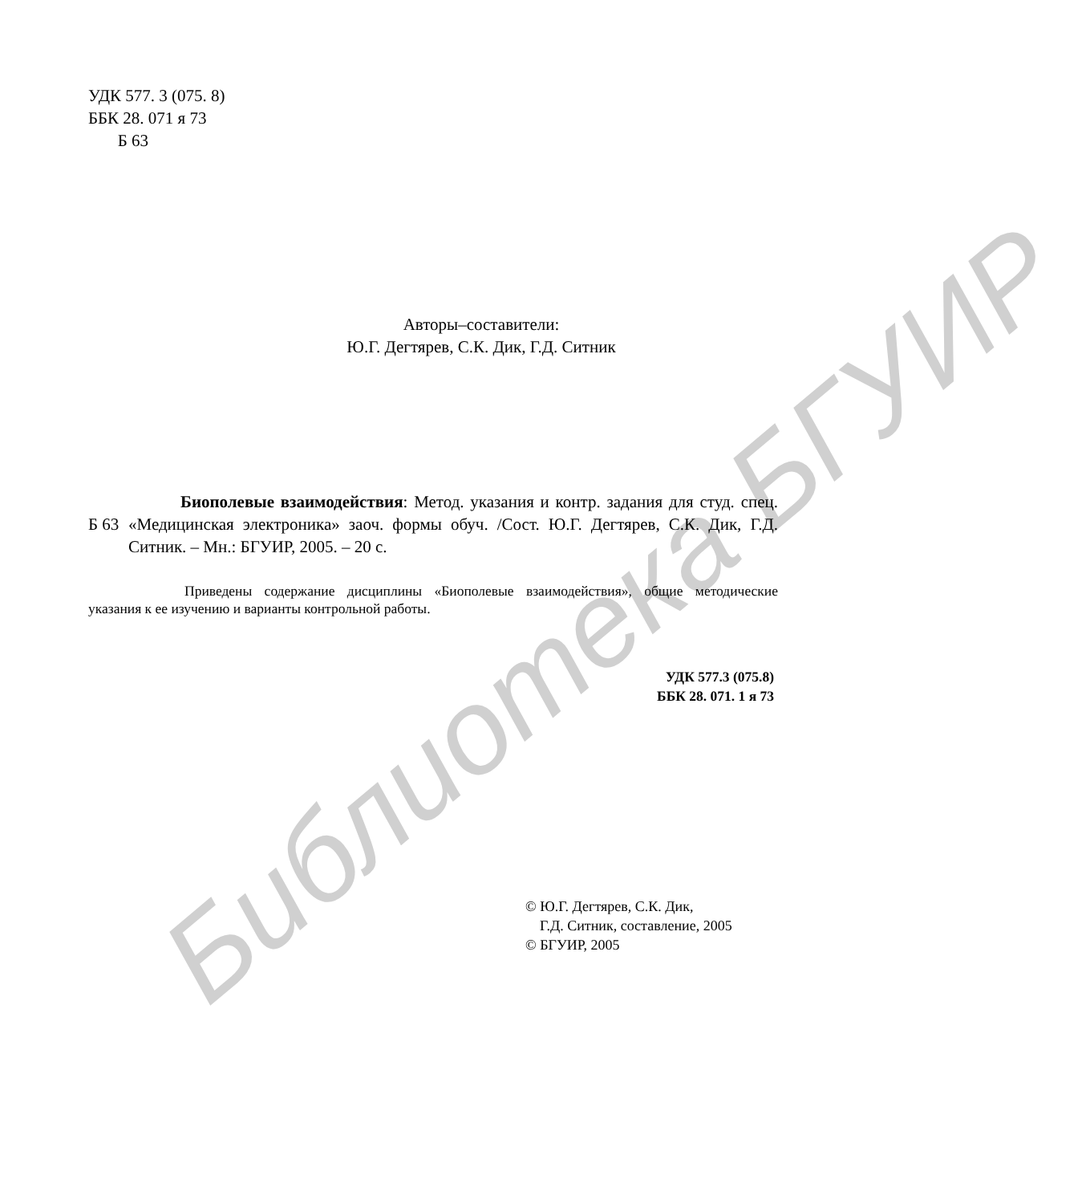Библиотека БГУИР
УДК 577. 3 (075. 8)
ББК 28. 071 я 73
Б 63
Авторы–составители:
Ю.Г. Дегтярев, С.К. Дик, Г.Д. Ситник
Б 63
Биополевые взаимодействия: Метод. указания и контр. задания для студ. спец. «Медицинская электроника» заоч. формы обуч. /Сост. Ю.Г. Дегтярев, С.К. Дик, Г.Д. Ситник. – Мн.: БГУИР, 2005. – 20 с.
Приведены содержание дисциплины «Биополевые взаимодействия», общие методические указания к ее изучению и варианты контрольной работы.
УДК 577.3 (075.8)
ББК 28. 071. 1 я 73
© Ю.Г. Дегтярев, С.К. Дик,
Г.Д. Ситник, составление, 2005
© БГУИР, 2005